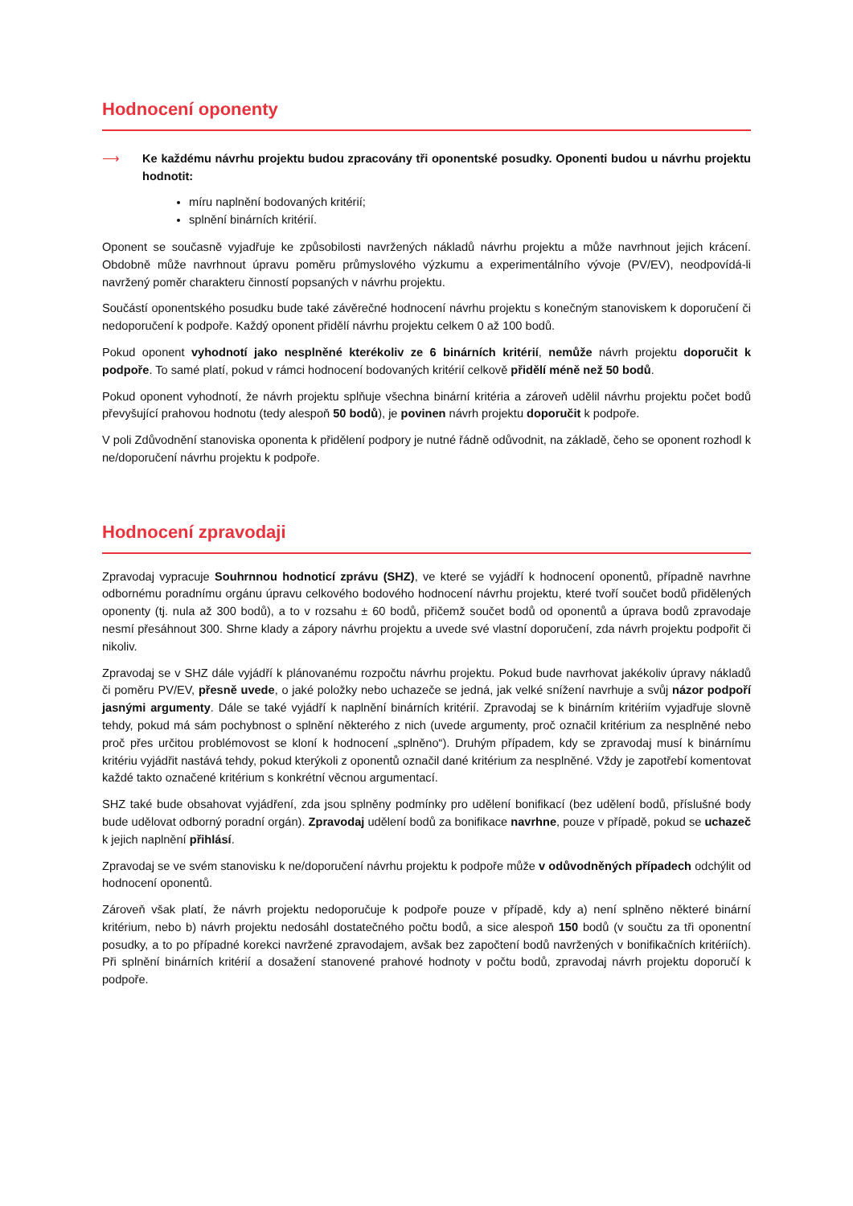Hodnocení oponenty
⟶ Ke každému návrhu projektu budou zpracovány tři oponentské posudky. Oponenti budou u návrhu projektu hodnotit:
míru naplnění bodovaných kritérií;
splnění binárních kritérií.
Oponent se současně vyjadřuje ke způsobilosti navržených nákladů návrhu projektu a může navrhnout jejich krácení. Obdobně může navrhnout úpravu poměru průmyslového výzkumu a experimentálního vývoje (PV/EV), neodpovídá-li navržený poměr charakteru činností popsaných v návrhu projektu.
Součástí oponentského posudku bude také závěrečné hodnocení návrhu projektu s konečným stanoviskem k doporučení či nedoporučení k podpoře. Každý oponent přidělí návrhu projektu celkem 0 až 100 bodů.
Pokud oponent vyhodnotí jako nesplněné kterékoliv ze 6 binárních kritérií, nemůže návrh projektu doporučit k podpoře. To samé platí, pokud v rámci hodnocení bodovaných kritérií celkově přidělí méně než 50 bodů.
Pokud oponent vyhodnotí, že návrh projektu splňuje všechna binární kritéria a zároveň udělil návrhu projektu počet bodů převyšující prahovou hodnotu (tedy alespoň 50 bodů), je povinen návrh projektu doporučit k podpoře.
V poli Zdůvodnění stanoviska oponenta k přidělení podpory je nutné řádně odůvodnit, na základě, čeho se oponent rozhodl k ne/doporučení návrhu projektu k podpoře.
Hodnocení zpravodaji
Zpravodaj vypracuje Souhrnnou hodnoticí zprávu (SHZ), ve které se vyjádří k hodnocení oponentů, případně navrhne odbornému poradnímu orgánu úpravu celkového bodového hodnocení návrhu projektu, které tvoří součet bodů přidělených oponenty (tj. nula až 300 bodů), a to v rozsahu ± 60 bodů, přičemž součet bodů od oponentů a úprava bodů zpravodaje nesmí přesáhnout 300. Shrne klady a zápory návrhu projektu a uvede své vlastní doporučení, zda návrh projektu podpořit či nikoliv.
Zpravodaj se v SHZ dále vyjádří k plánovanému rozpočtu návrhu projektu. Pokud bude navrhovat jakékoliv úpravy nákladů či poměru PV/EV, přesně uvede, o jaké položky nebo uchazeče se jedná, jak velké snížení navrhuje a svůj názor podpoří jasnými argumenty. Dále se také vyjádří k naplnění binárních kritérií. Zpravodaj se k binárním kritériím vyjadřuje slovně tehdy, pokud má sám pochybnost o splnění některého z nich (uvede argumenty, proč označil kritérium za nesplněné nebo proč přes určitou problémovost se kloní k hodnocení „splněno“). Druhým případem, kdy se zpravodaj musí k binárnímu kritériu vyjádřit nastává tehdy, pokud kterýkoli z oponentů označil dané kritérium za nesplněné. Vždy je zapotřebí komentovat každé takto označené kritérium s konkrétní věcnou argumentací.
SHZ také bude obsahovat vyjádření, zda jsou splněny podmínky pro udělení bonifikací (bez udělení bodů, příslušné body bude udělovat odborný poradní orgán). Zpravodaj udělení bodů za bonifikace navrhne, pouze v případě, pokud se uchazeč k jejich naplnění přihlásí.
Zpravodaj se ve svém stanovisku k ne/doporučení návrhu projektu k podpoře může v odůvodněných případech odchýlit od hodnocení oponentů.
Zároveň však platí, že návrh projektu nedoporučuje k podpoře pouze v případě, kdy a) není splněno některé binární kritérium, nebo b) návrh projektu nedosáhl dostatečného počtu bodů, a sice alespoň 150 bodů (v součtu za tři oponentní posudky, a to po případné korekci navržené zpravodajem, avšak bez započtení bodů navržených v bonifikačních kritériích). Při splnění binárních kritérií a dosažení stanovené prahové hodnoty v počtu bodů, zpravodaj návrh projektu doporučí k podpoře.